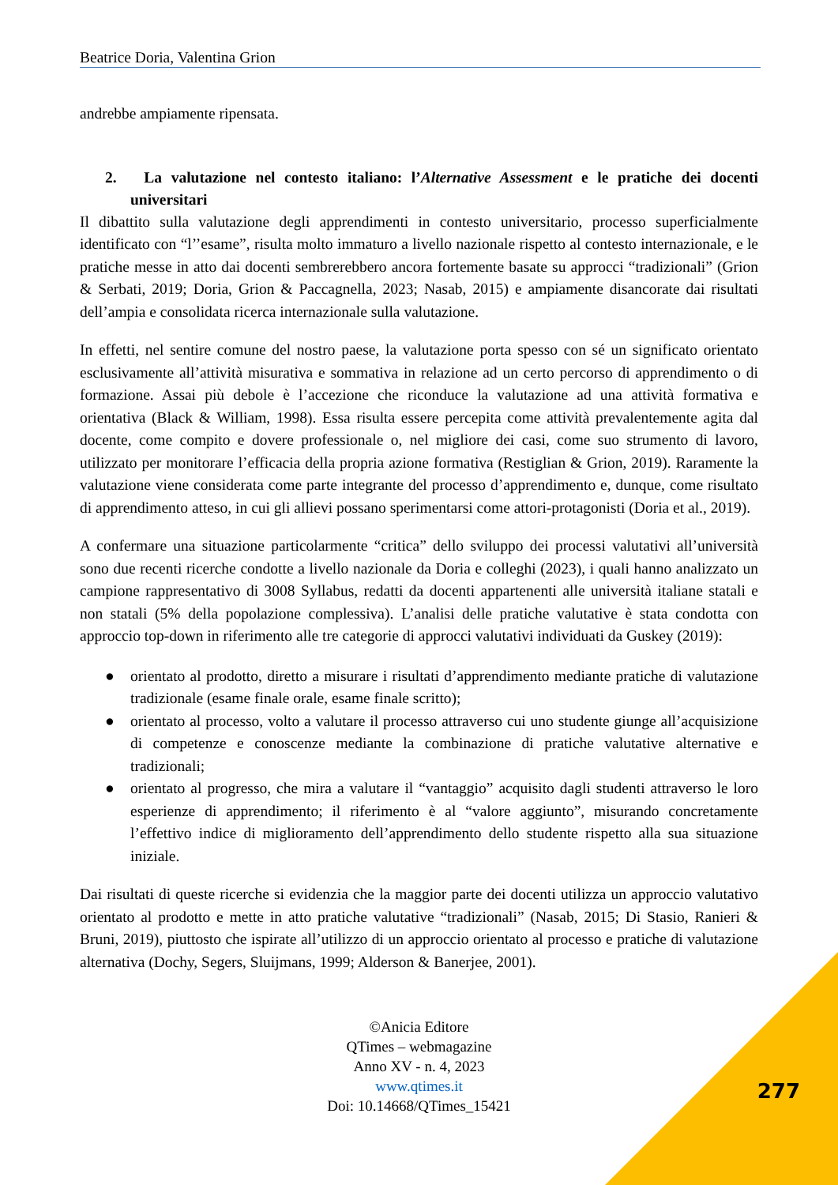Beatrice Doria, Valentina Grion
andrebbe ampiamente ripensata.
2. La valutazione nel contesto italiano: l’Alternative Assessment e le pratiche dei docenti universitari
Il dibattito sulla valutazione degli apprendimenti in contesto universitario, processo superficialmente identificato con “l’’esame”, risulta molto immaturo a livello nazionale rispetto al contesto internazionale, e le pratiche messe in atto dai docenti sembrerebbero ancora fortemente basate su approcci “tradizionali” (Grion & Serbati, 2019; Doria, Grion & Paccagnella, 2023; Nasab, 2015) e ampiamente disancorate dai risultati dell’ampia e consolidata ricerca internazionale sulla valutazione.
In effetti, nel sentire comune del nostro paese, la valutazione porta spesso con sé un significato orientato esclusivamente all’attività misurativa e sommativa in relazione ad un certo percorso di apprendimento o di formazione. Assai più debole è l’accezione che riconduce la valutazione ad una attività formativa e orientativa (Black & William, 1998). Essa risulta essere percepita come attività prevalentemente agita dal docente, come compito e dovere professionale o, nel migliore dei casi, come suo strumento di lavoro, utilizzato per monitorare l’efficacia della propria azione formativa (Restiglian & Grion, 2019). Raramente la valutazione viene considerata come parte integrante del processo d’apprendimento e, dunque, come risultato di apprendimento atteso, in cui gli allievi possano sperimentarsi come attori-protagonisti (Doria et al., 2019).
A confermare una situazione particolarmente “critica” dello sviluppo dei processi valutativi all’università sono due recenti ricerche condotte a livello nazionale da Doria e colleghi (2023), i quali hanno analizzato un campione rappresentativo di 3008 Syllabus, redatti da docenti appartenenti alle università italiane statali e non statali (5% della popolazione complessiva). L’analisi delle pratiche valutative è stata condotta con approccio top-down in riferimento alle tre categorie di approcci valutativi individuati da Guskey (2019):
● orientato al prodotto, diretto a misurare i risultati d’apprendimento mediante pratiche di valutazione tradizionale (esame finale orale, esame finale scritto);
● orientato al processo, volto a valutare il processo attraverso cui uno studente giunge all’acquisizione di competenze e conoscenze mediante la combinazione di pratiche valutative alternative e tradizionali;
● orientato al progresso, che mira a valutare il “vantaggio” acquisito dagli studenti attraverso le loro esperienze di apprendimento; il riferimento è al “valore aggiunto”, misurando concretamente l’effettivo indice di miglioramento dell’apprendimento dello studente rispetto alla sua situazione iniziale.
Dai risultati di queste ricerche si evidenzia che la maggior parte dei docenti utilizza un approccio valutativo orientato al prodotto e mette in atto pratiche valutative “tradizionali” (Nasab, 2015; Di Stasio, Ranieri & Bruni, 2019), piuttosto che ispirate all’utilizzo di un approccio orientato al processo e pratiche di valutazione alternativa (Dochy, Segers, Sluijmans, 1999; Alderson & Banerjee, 2001).
©Anicia Editore
QTimes – webmagazine
Anno XV - n. 4, 2023
www.qtimes.it
Doi: 10.14668/QTimes_15421
277